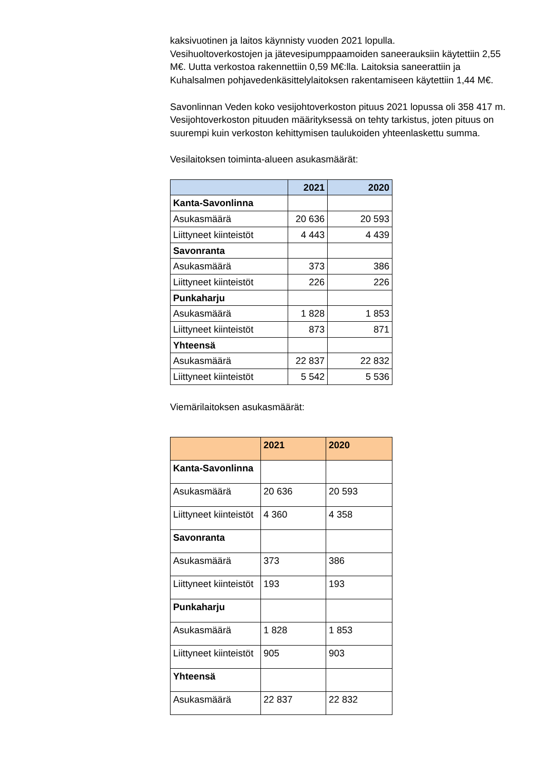kaksivuotinen ja laitos käynnisty vuoden 2021 lopulla.
Vesihuoltoverkostojen ja jätevesipumppaamoiden saneerauksiin käytettiin 2,55 M€. Uutta verkostoa rakennettiin 0,59 M€:lla. Laitoksia saneerattiin ja Kuhalsalmen pohjavedenkäsittelylaitoksen rakentamiseen käytettiin 1,44 M€.
Savonlinnan Veden koko vesijohtoverkoston pituus 2021 lopussa oli 358 417 m. Vesijohtoverkoston pituuden määrityksessä on tehty tarkistus, joten pituus on suurempi kuin verkoston kehittymisen taulukoiden yhteenlaskettu summa.
Vesilaitoksen toiminta-alueen asukasmäärät:
| | 2021 | 2020 |
| --- | --- | --- |
| Kanta-Savonlinna | | |
| Asukasmäärä | 20 636 | 20 593 |
| Liittyneet kiinteistöt | 4 443 | 4 439 |
| Savonranta | | |
| Asukasmäärä | 373 | 386 |
| Liittyneet kiinteistöt | 226 | 226 |
| Punkaharju | | |
| Asukasmäärä | 1 828 | 1 853 |
| Liittyneet kiinteistöt | 873 | 871 |
| Yhteensä | | |
| Asukasmäärä | 22 837 | 22 832 |
| Liittyneet kiinteistöt | 5 542 | 5 536 |
Viemärilaitoksen asukasmäärät:
| | 2021 | 2020 |
| --- | --- | --- |
| Kanta-Savonlinna | | |
| Asukasmäärä | 20 636 | 20 593 |
| Liittyneet kiinteistöt | 4 360 | 4 358 |
| Savonranta | | |
| Asukasmäärä | 373 | 386 |
| Liittyneet kiinteistöt | 193 | 193 |
| Punkaharju | | |
| Asukasmäärä | 1 828 | 1 853 |
| Liittyneet kiinteistöt | 905 | 903 |
| Yhteensä | | |
| Asukasmäärä | 22 837 | 22 832 |